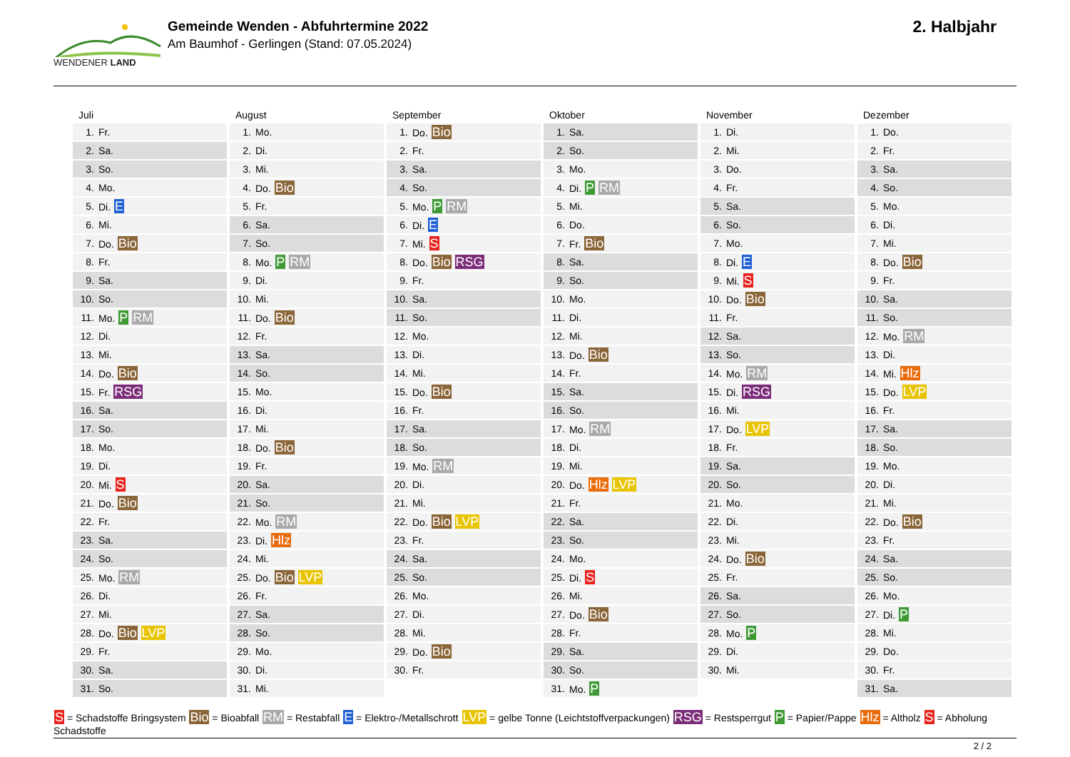WENDENER LAND
Gemeinde Wenden - Abfuhrtermine 2022
Am Baumhof - Gerlingen (Stand: 07.05.2024)
2. Halbjahr
Juli
| 1. | Fr. |
| 2. | Sa. |
| 3. | So. |
| 4. | Mo. |
| 5. | Di. E |
| 6. | Mi. |
| 7. | Do. Bio |
| 8. | Fr. |
| 9. | Sa. |
| 10. | So. |
| 11. | Mo. P RM |
| 12. | Di. |
| 13. | Mi. |
| 14. | Do. Bio |
| 15. | Fr. RSG |
| 16. | Sa. |
| 17. | So. |
| 18. | Mo. |
| 19. | Di. |
| 20. | Mi. S |
| 21. | Do. Bio |
| 22. | Fr. |
| 23. | Sa. |
| 24. | So. |
| 25. | Mo. RM |
| 26. | Di. |
| 27. | Mi. |
| 28. | Do. Bio LVP |
| 29. | Fr. |
| 30. | Sa. |
| 31. | So. |
August
| 1. | Mo. |
| 2. | Di. |
| 3. | Mi. |
| 4. | Do. Bio |
| 5. | Fr. |
| 6. | Sa. |
| 7. | So. |
| 8. | Mo. P RM |
| 9. | Di. |
| 10. | Mi. |
| 11. | Do. Bio |
| 12. | Fr. |
| 13. | Sa. |
| 14. | So. |
| 15. | Mo. |
| 16. | Di. |
| 17. | Mi. |
| 18. | Do. Bio |
| 19. | Fr. |
| 20. | Sa. |
| 21. | So. |
| 22. | Mo. RM |
| 23. | Di. Hlz |
| 24. | Mi. |
| 25. | Do. Bio LVP |
| 26. | Fr. |
| 27. | Sa. |
| 28. | So. |
| 29. | Mo. |
| 30. | Di. |
| 31. | Mi. |
September
| 1. | Do. Bio |
| 2. | Fr. |
| 3. | Sa. |
| 4. | So. |
| 5. | Mo. P RM |
| 6. | Di. E |
| 7. | Mi. S |
| 8. | Do. Bio RSG |
| 9. | Fr. |
| 10. | Sa. |
| 11. | So. |
| 12. | Mo. |
| 13. | Di. |
| 14. | Mi. |
| 15. | Do. Bio |
| 16. | Fr. |
| 17. | Sa. |
| 18. | So. |
| 19. | Mo. RM |
| 20. | Di. |
| 21. | Mi. |
| 22. | Do. Bio LVP |
| 23. | Fr. |
| 24. | Sa. |
| 25. | So. |
| 26. | Mo. |
| 27. | Di. |
| 28. | Mi. |
| 29. | Do. Bio |
| 30. | Fr. |
Oktober
| 1. | Sa. |
| 2. | So. |
| 3. | Mo. |
| 4. | Di. P RM |
| 5. | Mi. |
| 6. | Do. |
| 7. | Fr. Bio |
| 8. | Sa. |
| 9. | So. |
| 10. | Mo. |
| 11. | Di. |
| 12. | Mi. |
| 13. | Do. Bio |
| 14. | Fr. |
| 15. | Sa. |
| 16. | So. |
| 17. | Mo. RM |
| 18. | Di. |
| 19. | Mi. |
| 20. | Do. Hlz LVP |
| 21. | Fr. |
| 22. | Sa. |
| 23. | So. |
| 24. | Mo. |
| 25. | Di. S |
| 26. | Mi. |
| 27. | Do. Bio |
| 28. | Fr. |
| 29. | Sa. |
| 30. | So. |
| 31. | Mo. P |
November
| 1. | Di. |
| 2. | Mi. |
| 3. | Do. |
| 4. | Fr. |
| 5. | Sa. |
| 6. | So. |
| 7. | Mo. |
| 8. | Di. E |
| 9. | Mi. S |
| 10. | Do. Bio |
| 11. | Fr. |
| 12. | Sa. |
| 13. | So. |
| 14. | Mo. RM |
| 15. | Di. RSG |
| 16. | Mi. |
| 17. | Do. LVP |
| 18. | Fr. |
| 19. | Sa. |
| 20. | So. |
| 21. | Mo. |
| 22. | Di. |
| 23. | Mi. |
| 24. | Do. Bio |
| 25. | Fr. |
| 26. | Sa. |
| 27. | So. |
| 28. | Mo. P |
| 29. | Di. |
| 30. | Mi. |
Dezember
| 1. | Do. |
| 2. | Fr. |
| 3. | Sa. |
| 4. | So. |
| 5. | Mo. |
| 6. | Di. |
| 7. | Mi. |
| 8. | Do. Bio |
| 9. | Fr. |
| 10. | Sa. |
| 11. | So. |
| 12. | Mo. RM |
| 13. | Di. |
| 14. | Mi. Hlz |
| 15. | Do. LVP |
| 16. | Fr. |
| 17. | Sa. |
| 18. | So. |
| 19. | Mo. |
| 20. | Di. |
| 21. | Mi. |
| 22. | Do. Bio |
| 23. | Fr. |
| 24. | Sa. |
| 25. | So. |
| 26. | Mo. |
| 27. | Di. P |
| 28. | Mi. |
| 29. | Do. |
| 30. | Fr. |
| 31. | Sa. |
S = Schadstoffe Bringsystem Bio = Bioabfall RM = Restabfall E = Elektro-/Metallschrott LVP = gelbe Tonne (Leichtstoffverpackungen) RSG = Restsperrgut P = Papier/Pappe Hlz = Altholz S = Abholung Schadstoffe
2 / 2